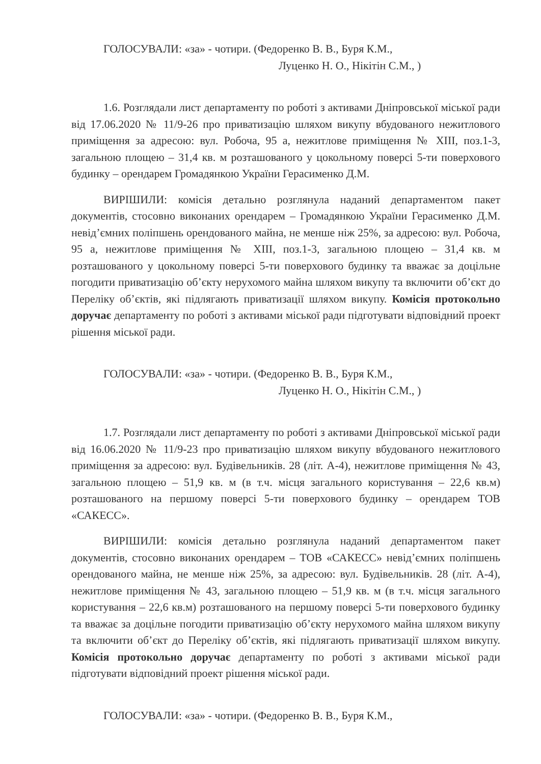ГОЛОСУВАЛИ: «за» - чотири. (Федоренко В. В., Буря К.М.,
Луценко Н. О., Нікітін С.М., )
1.6. Розглядали лист департаменту по роботі з активами Дніпровської міської ради від 17.06.2020 № 11/9-26 про приватизацію шляхом викупу вбудованого нежитлового приміщення за адресою: вул. Робоча, 95 а, нежитлове приміщення № XIII, поз.1-3, загальною площею – 31,4 кв. м розташованого у цокольному поверсі 5-ти поверхового будинку – орендарем Громадянкою України Герасименко Д.М.
ВИРІШИЛИ: комісія детально розглянула наданий департаментом пакет документів, стосовно виконаних орендарем – Громадянкою України Герасименко Д.М. невід’ємних поліпшень орендованого майна, не менше ніж 25%, за адресою: вул. Робоча, 95 а, нежитлове приміщення № XIII, поз.1-3, загальною площею – 31,4 кв. м розташованого у цокольному поверсі 5-ти поверхового будинку та вважає за доцільне погодити приватизацію об’єкту нерухомого майна шляхом викупу та включити об’єкт до Переліку об’єктів, які підлягають приватизації шляхом викупу. Комісія протокольно доручає департаменту по роботі з активами міської ради підготувати відповідний проект рішення міської ради.
ГОЛОСУВАЛИ: «за» - чотири. (Федоренко В. В., Буря К.М.,
Луценко Н. О., Нікітін С.М., )
1.7. Розглядали лист департаменту по роботі з активами Дніпровської міської ради від 16.06.2020 № 11/9-23 про приватизацію шляхом викупу вбудованого нежитлового приміщення за адресою: вул. Будівельників. 28 (літ. А-4), нежитлове приміщення № 43, загальною площею – 51,9 кв. м (в т.ч. місця загального користування – 22,6 кв.м) розташованого на першому поверсі 5-ти поверхового будинку – орендарем ТОВ «САКЕСС».
ВИРІШИЛИ: комісія детально розглянула наданий департаментом пакет документів, стосовно виконаних орендарем – ТОВ «САКЕСС» невід’ємних поліпшень орендованого майна, не менше ніж 25%, за адресою: вул. Будівельників. 28 (літ. А-4), нежитлове приміщення № 43, загальною площею – 51,9 кв. м (в т.ч. місця загального користування – 22,6 кв.м) розташованого на першому поверсі 5-ти поверхового будинку та вважає за доцільне погодити приватизацію об’єкту нерухомого майна шляхом викупу та включити об’єкт до Переліку об’єктів, які підлягають приватизації шляхом викупу. Комісія протокольно доручає департаменту по роботі з активами міської ради підготувати відповідний проект рішення міської ради.
ГОЛОСУВАЛИ: «за» - чотири. (Федоренко В. В., Буря К.М.,